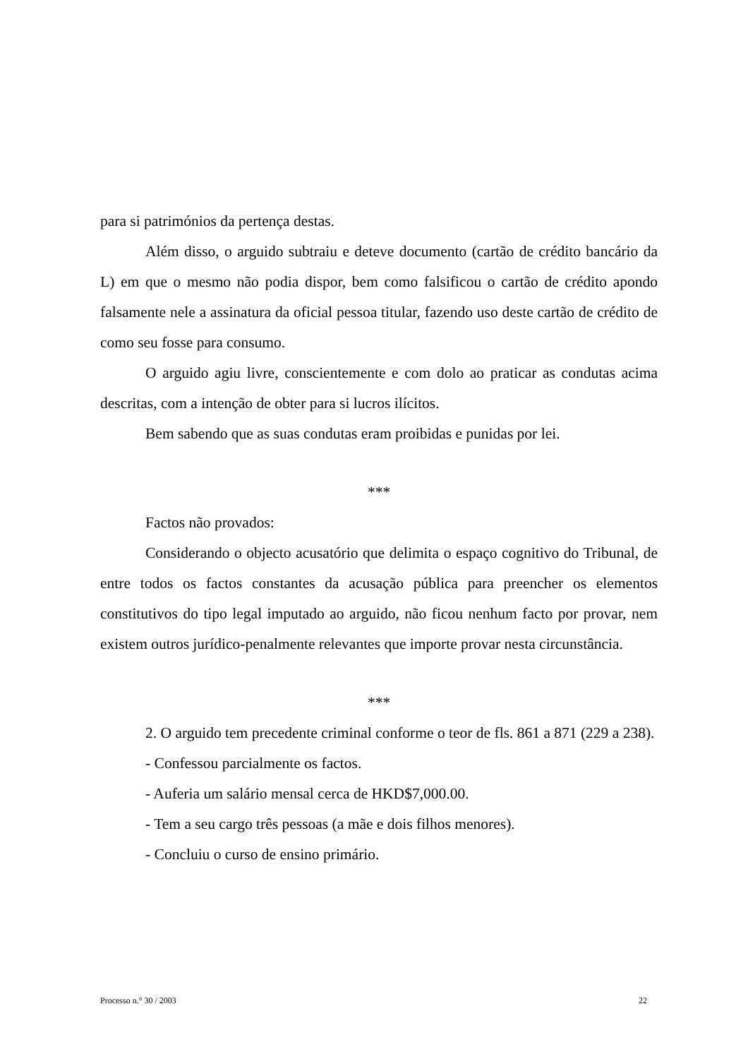para si patrimónios da pertença destas.
Além disso, o arguido subtraiu e deteve documento (cartão de crédito bancário da L) em que o mesmo não podia dispor, bem como falsificou o cartão de crédito apondo falsamente nele a assinatura da oficial pessoa titular, fazendo uso deste cartão de crédito de como seu fosse para consumo.
O arguido agiu livre, conscientemente e com dolo ao praticar as condutas acima descritas, com a intenção de obter para si lucros ilícitos.
Bem sabendo que as suas condutas eram proibidas e punidas por lei.
***
Factos não provados:
Considerando o objecto acusatório que delimita o espaço cognitivo do Tribunal, de entre todos os factos constantes da acusação pública para preencher os elementos constitutivos do tipo legal imputado ao arguido, não ficou nenhum facto por provar, nem existem outros jurídico-penalmente relevantes que importe provar nesta circunstância.
***
2. O arguido tem precedente criminal conforme o teor de fls. 861 a 871 (229 a 238).
- Confessou parcialmente os factos.
- Auferia um salário mensal cerca de HKD$7,000.00.
- Tem a seu cargo três pessoas (a mãe e dois filhos menores).
- Concluiu o curso de ensino primário.
Processo n.° 30 / 2003 22